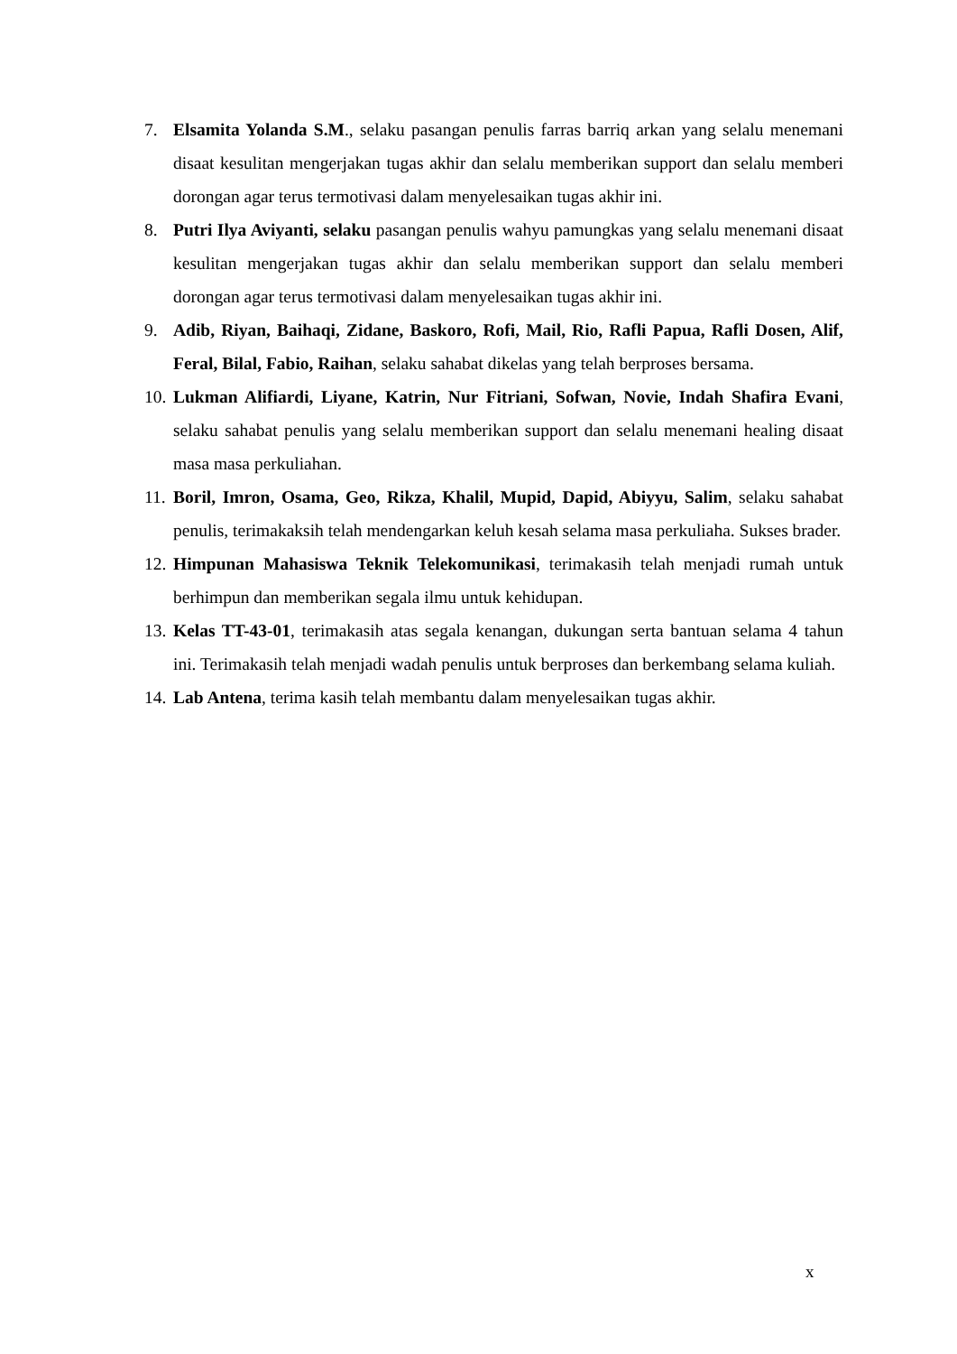7. Elsamita Yolanda S.M., selaku pasangan penulis farras barriq arkan yang selalu menemani disaat kesulitan mengerjakan tugas akhir dan selalu memberikan support dan selalu memberi dorongan agar terus termotivasi dalam menyelesaikan tugas akhir ini.
8. Putri Ilya Aviyanti, selaku pasangan penulis wahyu pamungkas yang selalu menemani disaat kesulitan mengerjakan tugas akhir dan selalu memberikan support dan selalu memberi dorongan agar terus termotivasi dalam menyelesaikan tugas akhir ini.
9. Adib, Riyan, Baihaqi, Zidane, Baskoro, Rofi, Mail, Rio, Rafli Papua, Rafli Dosen, Alif, Feral, Bilal, Fabio, Raihan, selaku sahabat dikelas yang telah berproses bersama.
10.
Lukman Alifiardi, Liyane, Katrin, Nur Fitriani, Sofwan, Novie, Indah Shafira Evani, selaku sahabat penulis yang selalu memberikan support dan selalu menemani healing disaat masa masa perkuliahan.
11.
Boril, Imron, Osama, Geo, Rikza, Khalil, Mupid, Dapid, Abiyyu, Salim, selaku sahabat penulis, terimakaksih telah mendengarkan keluh kesah selama masa perkuliaha. Sukses brader.
12.
Himpunan Mahasiswa Teknik Telekomunikasi, terimakasih telah menjadi rumah untuk berhimpun dan memberikan segala ilmu untuk kehidupan.
13.
Kelas TT-43-01, terimakasih atas segala kenangan, dukungan serta bantuan selama 4 tahun ini. Terimakasih telah menjadi wadah penulis untuk berproses dan berkembang selama kuliah.
14.
Lab Antena, terima kasih telah membantu dalam menyelesaikan tugas akhir.
x